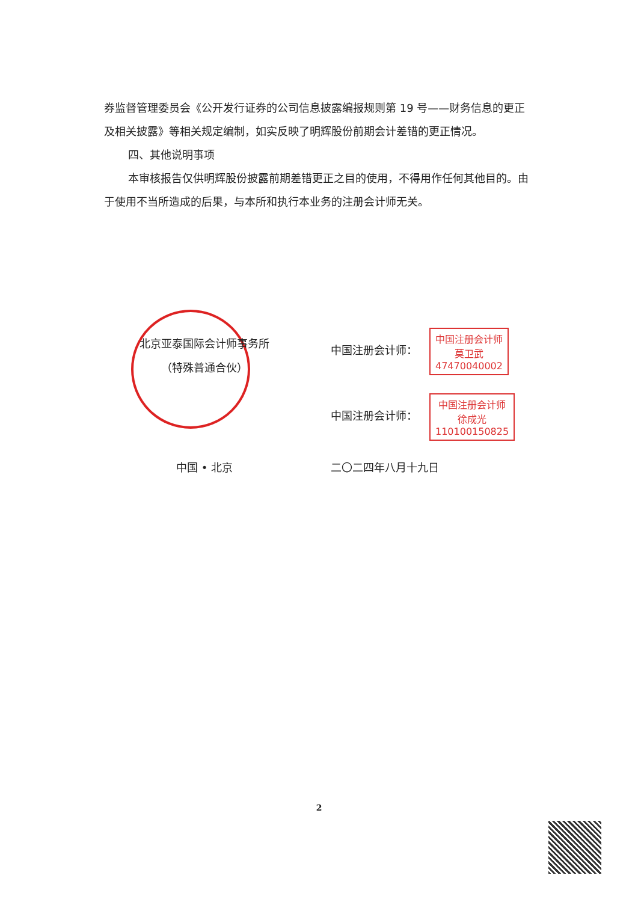券监督管理委员会《公开发行证券的公司信息披露编报规则第 19 号——财务信息的更正及相关披露》等相关规定编制，如实反映了明辉股份前期会计差错的更正情况。
四、其他说明事项
本审核报告仅供明辉股份披露前期差错更正之目的使用，不得用作任何其他目的。由于使用不当所造成的后果，与本所和执行本业务的注册会计师无关。
北京亚泰国际会计师事务所
（特殊普通合伙）
中国 • 北京
中国注册会计师： 中国注册会计师
莫卫武
47470040002
中国注册会计师： 中国注册会计师
徐成光
110100150825
二〇二四年八月十九日
2